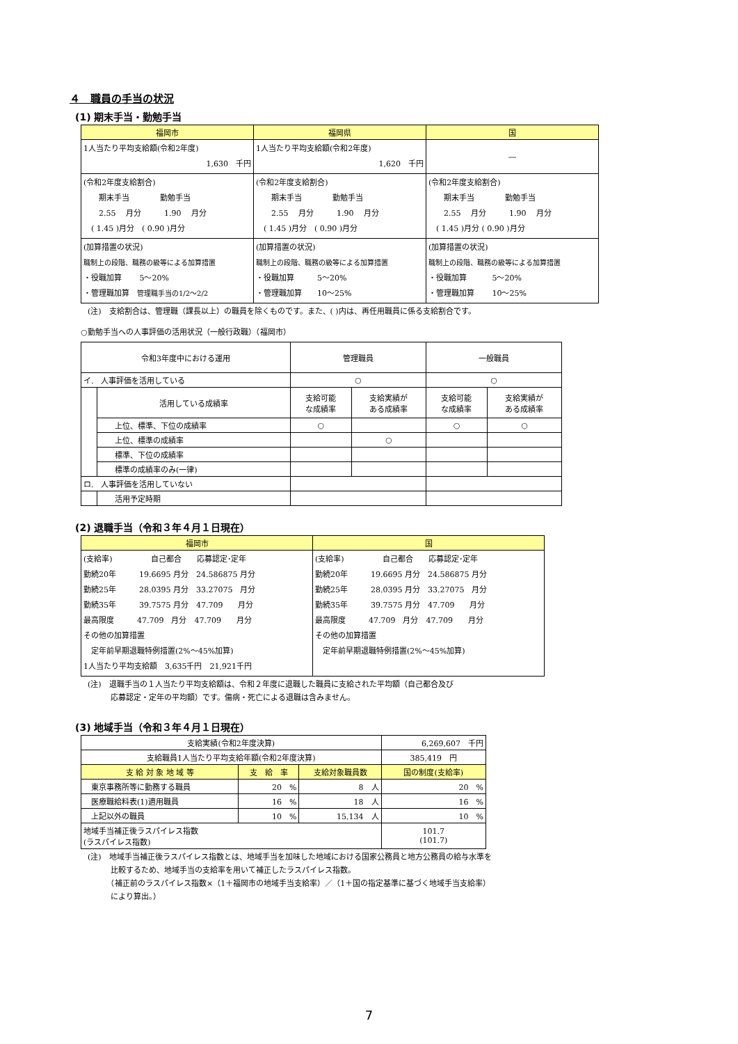４　職員の手当の状況
(1) 期末手当・勤勉手当
| 福岡市 | 福岡県 | 国 |
| --- | --- | --- |
| 1人当たり平均支給額(令和2年度) 1,630 千円 | 1人当たり平均支給額(令和2年度) 1,620 千円 | ― |
| (令和2年度支給割合) 期末手当 勤勉手当 2.55 月分 1.90 月分 ( 1.45 )月分 ( 0.90 )月分 | (令和2年度支給割合) 期末手当 勤勉手当 2.55 月分 1.90 月分 ( 1.45 )月分 ( 0.90 )月分 | (令和2年度支給割合) 期末手当 勤勉手当 2.55 月分 1.90 月分 ( 1.45 )月分 ( 0.90 )月分 |
| (加算措置の状況) 職制上の段階、職務の級等による加算措置 ・役職加算 5～20% ・管理職加算 管理職手当の1/2～2/2 | (加算措置の状況) 職制上の段階、職務の級等による加算措置 ・役職加算 5～20% ・管理職加算 10～25% | (加算措置の状況) 職制上の段階、職務の級等による加算措置 ・役職加算 5～20% ・管理職加算 10～25% |
(注)　支給割合は、管理職（課長以上）の職員を除くものです。また、( )内は、再任用職員に係る支給割合です。
○勤勉手当への人事評価の活用状況（一般行政職）（福岡市）
| 令和3年度中における運用 | | 管理職員 | | 一般職員 | |
| イ. 人事評価を活用している | | ○ | | ○ | |
| | 活用している成績率 | 支給可能 な成績率 | 支給実績が ある成績率 | 支給可能 な成績率 | 支給実績が ある成績率 |
| | 上位、標準、下位の成績率 | ○ | | ○ | ○ |
| | 上位、標準の成績率 | | ○ | | |
| | 標準、下位の成績率 | | | | |
| | 標準の成績率のみ(一律) | | | | |
| ロ. 人事評価を活用していない | | | | | |
| | 活用予定時期 | | | | |
(2) 退職手当（令和３年４月１日現在）
| 福岡市 | 国 |
| --- | --- |
| (支給率) 自己都合 応募認定･定年 勤続20年 19.6695 月分 24.586875 月分 勤続25年 28.0395 月分 33.27075 月分 勤続35年 39.7575 月分 47.709 月分 最高限度 47.709 月分 47.709 月分 その他の加算措置 定年前早期退職特例措置(2%～45%加算) 1人当たり平均支給額 3,635千円 21,921千円 | (支給率) 自己都合 応募認定･定年 勤続20年 19.6695 月分 24.586875 月分 勤続25年 28.0395 月分 33.27075 月分 勤続35年 39.7575 月分 47.709 月分 最高限度 47.709 月分 47.709 月分 その他の加算措置 定年前早期退職特例措置(2%～45%加算) |
(注)　退職手当の１人当たり平均支給額は、令和２年度に退職した職員に支給された平均額（自己都合及び
　　　応募認定・定年の平均額）です。傷病・死亡による退職は含みません。
(3) 地域手当（令和３年４月１日現在）
| 支給実績(令和2年度決算) | | | 6,269,607 千円 |
| 支給職員1人当たり平均支給年額(令和2年度決算) | | | 385,419 円 |
| 支 給 対 象 地 域 等 | 支 給 率 | 支給対象職員数 | 国の制度(支給率) |
| 東京事務所等に勤務する職員 | 20 % | 8 人 | 20 % |
| 医療職給料表(1)適用職員 | 16 % | 18 人 | 16 % |
| 上記以外の職員 | 10 % | 15,134 人 | 10 % |
| 地域手当補正後ラスパイレス指数 (ラスパイレス指数) | | | 101.7 (101.7) |
(注)　地域手当補正後ラスパイレス指数とは、地域手当を加味した地域における国家公務員と地方公務員の給与水準を
　　　比較するため、地域手当の支給率を用いて補正したラスパイレス指数。
　　　（補正前のラスパイレス指数×（1＋福岡市の地域手当支給率）／（1＋国の指定基準に基づく地域手当支給率）
　　　により算出。）
7